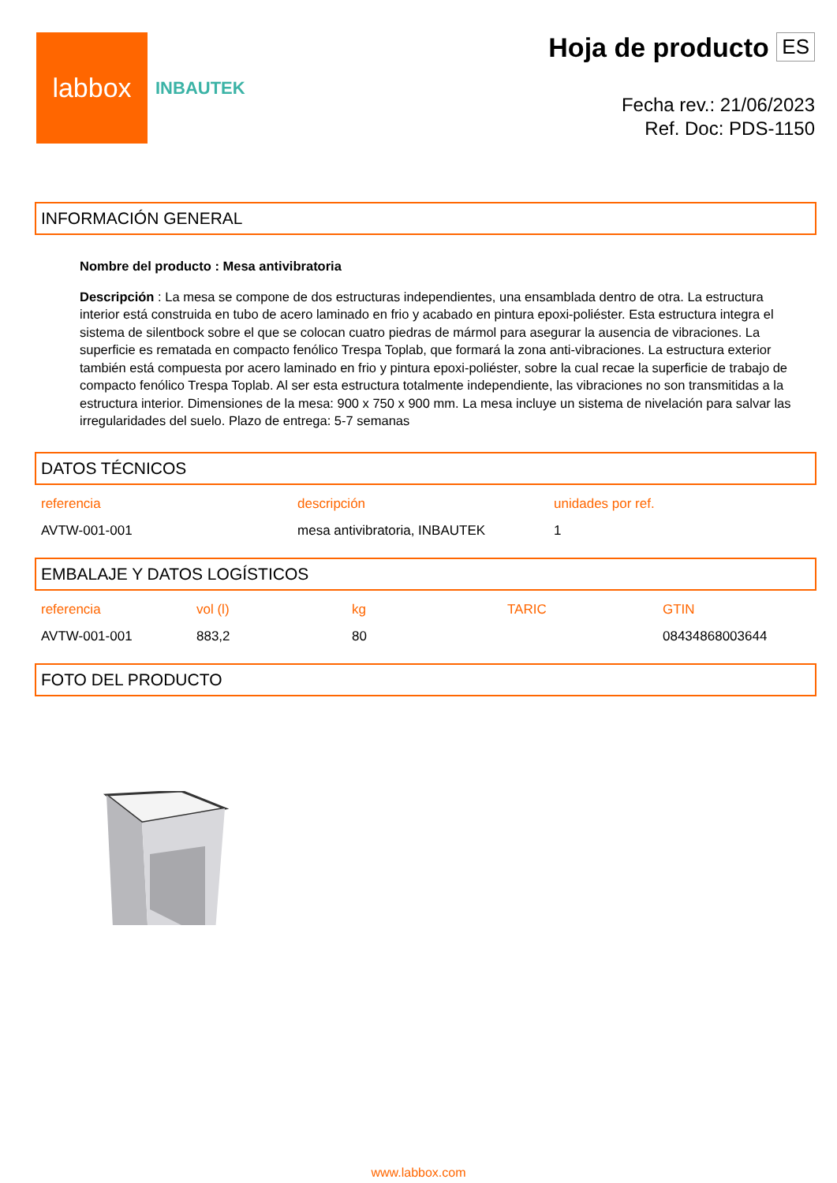labbox
INBAUTEK
Hoja de producto ES
Fecha rev.: 21/06/2023
Ref. Doc: PDS-1150
INFORMACIÓN GENERAL
Nombre del producto : Mesa antivibratoria
Descripción : La mesa se compone de dos estructuras independientes, una ensamblada dentro de otra. La estructura interior está construida en tubo de acero laminado en frio y acabado en pintura epoxi-poliéster. Esta estructura integra el sistema de silentbock sobre el que se colocan cuatro piedras de mármol para asegurar la ausencia de vibraciones. La superficie es rematada en compacto fenólico Trespa Toplab, que formará la zona anti-vibraciones. La estructura exterior también está compuesta por acero laminado en frio y pintura epoxi-poliéster, sobre la cual recae la superficie de trabajo de compacto fenólico Trespa Toplab. Al ser esta estructura totalmente independiente, las vibraciones no son transmitidas a la estructura interior. Dimensiones de la mesa: 900 x 750 x 900 mm. La mesa incluye un sistema de nivelación para salvar las irregularidades del suelo. Plazo de entrega: 5-7 semanas
DATOS TÉCNICOS
| referencia | descripción | unidades por ref. |
| --- | --- | --- |
| AVTW-001-001 | mesa antivibratoria, INBAUTEK | 1 |
EMBALAJE Y DATOS LOGÍSTICOS
| referencia | vol (l) | kg | TARIC | GTIN |
| --- | --- | --- | --- | --- |
| AVTW-001-001 | 883,2 | 80 | | 08434868003644 |
FOTO DEL PRODUCTO
www.labbox.com